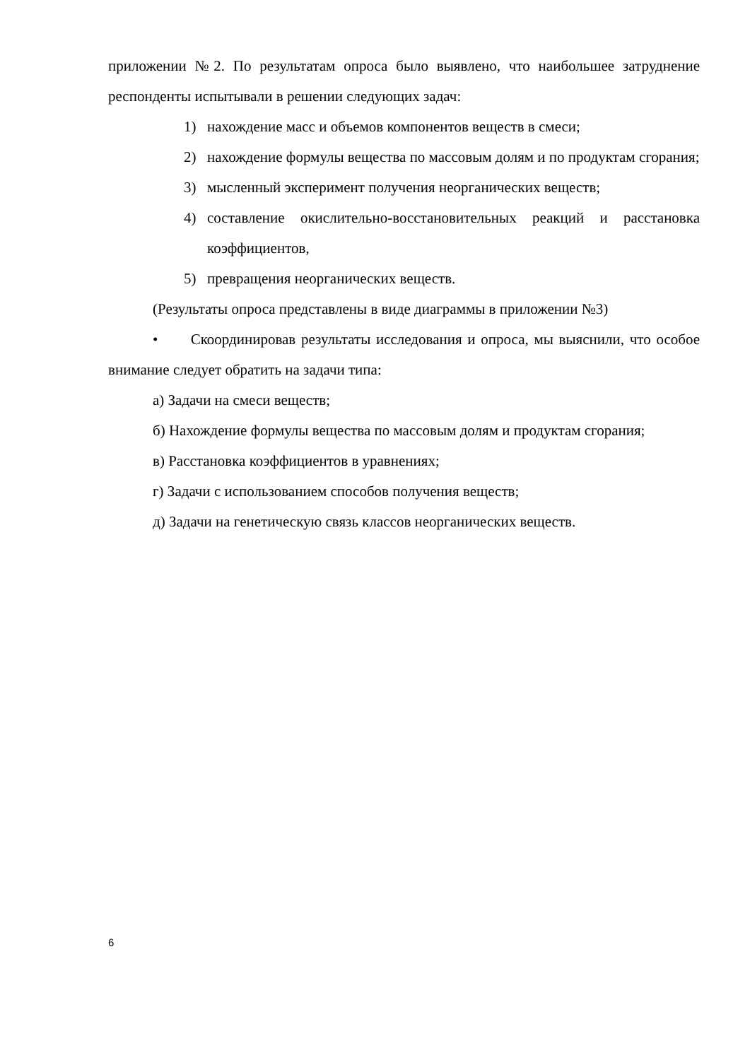приложении №2. По результатам опроса было выявлено, что наибольшее затруднение респонденты испытывали в решении следующих задач:
1) нахождение масс и объемов компонентов веществ в смеси;
2) нахождение формулы вещества по массовым долям и по продуктам сгорания;
3) мысленный эксперимент получения неорганических веществ;
4) составление окислительно-восстановительных реакций и расстановка коэффициентов,
5) превращения неорганических веществ.
(Результаты опроса представлены в виде диаграммы в приложении №3)
• Скоординировав результаты исследования и опроса, мы выяснили, что особое внимание следует обратить на задачи типа:
а) Задачи на смеси веществ;
б) Нахождение формулы вещества по массовым долям и продуктам сгорания;
в) Расстановка коэффициентов в уравнениях;
г) Задачи с использованием способов получения веществ;
д) Задачи на генетическую связь классов неорганических веществ.
6